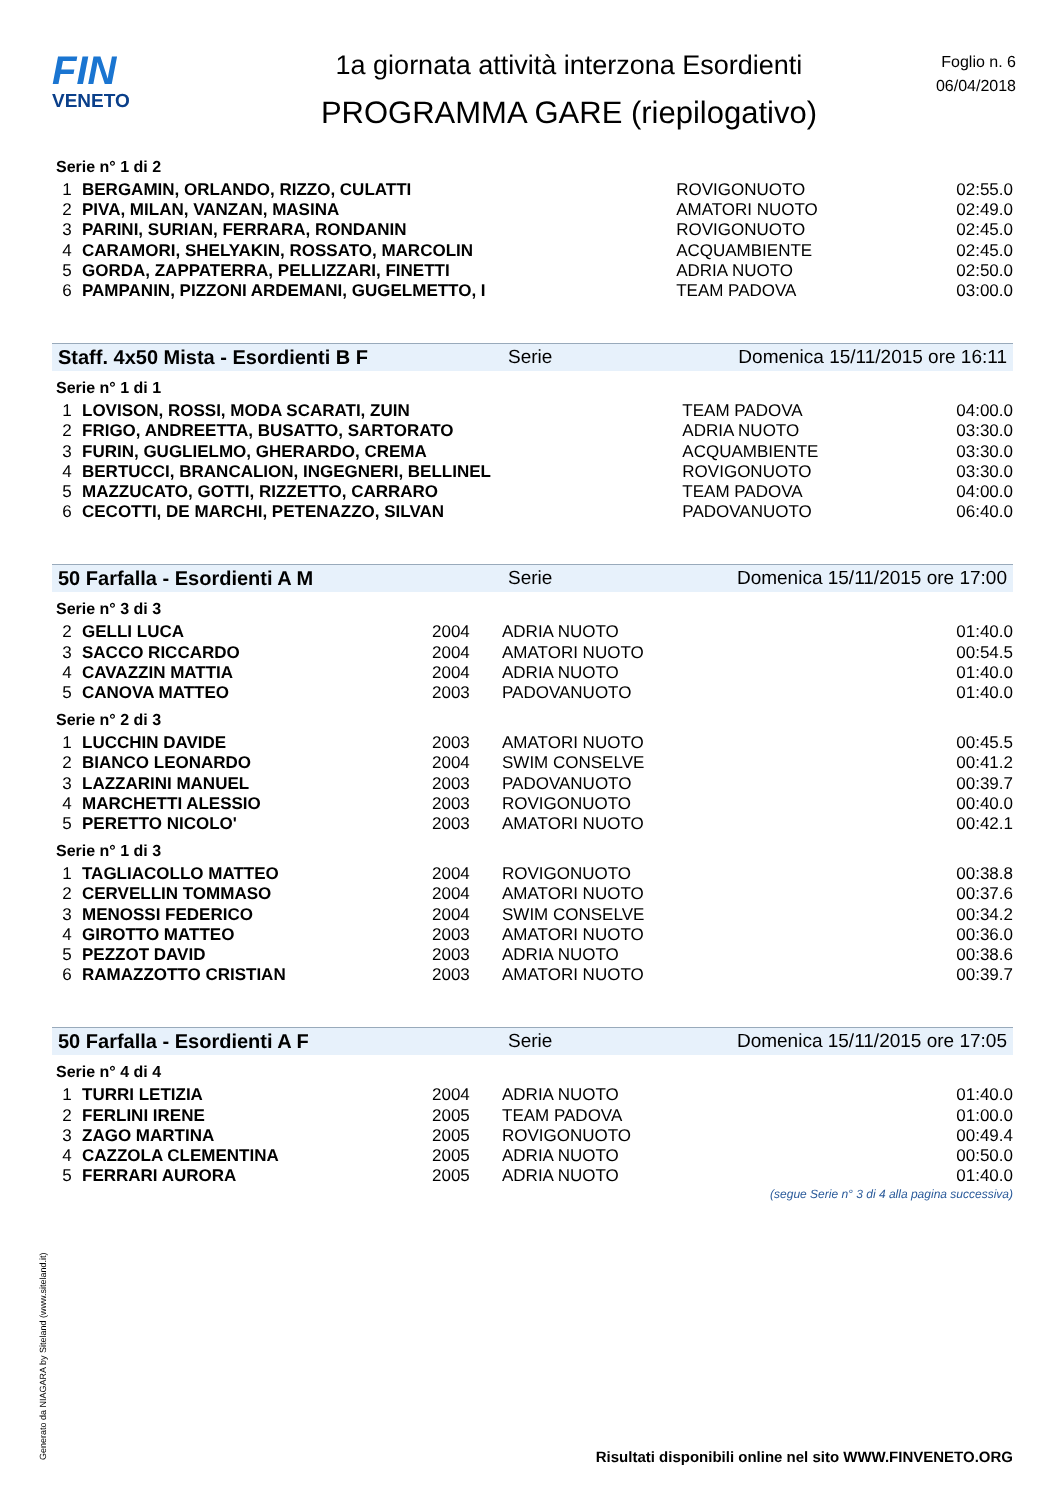FIN
VENETO
1a giornata attività interzona Esordienti
PROGRAMMA GARE (riepilogativo)
Foglio n. 6
06/04/2018
Serie n° 1 di 2
| 1 | BERGAMIN, ORLANDO, RIZZO, CULATTI | ROVIGONUOTO | 02:55.0 |
| 2 | PIVA, MILAN, VANZAN, MASINA | AMATORI NUOTO | 02:49.0 |
| 3 | PARINI, SURIAN, FERRARA, RONDANIN | ROVIGONUOTO | 02:45.0 |
| 4 | CARAMORI, SHELYAKIN, ROSSATO, MARCOLIN | ACQUAMBIENTE | 02:45.0 |
| 5 | GORDA, ZAPPATERRA, PELLIZZARI, FINETTI | ADRIA NUOTO | 02:50.0 |
| 6 | PAMPANIN, PIZZONI ARDEMANI, GUGELMETTO, I | TEAM PADOVA | 03:00.0 |
Staff. 4x50 Mista - Esordienti B F Serie Domenica 15/11/2015 ore 16:11
Serie n° 1 di 1
| 1 | LOVISON, ROSSI, MODA SCARATI, ZUIN | TEAM PADOVA | 04:00.0 |
| 2 | FRIGO, ANDREETTA, BUSATTO, SARTORATO | ADRIA NUOTO | 03:30.0 |
| 3 | FURIN, GUGLIELMO, GHERARDO, CREMA | ACQUAMBIENTE | 03:30.0 |
| 4 | BERTUCCI, BRANCALION, INGEGNERI, BELLINEL | ROVIGONUOTO | 03:30.0 |
| 5 | MAZZUCATO, GOTTI, RIZZETTO, CARRARO | TEAM PADOVA | 04:00.0 |
| 6 | CECOTTI, DE MARCHI, PETENAZZO, SILVAN | PADOVANUOTO | 06:40.0 |
50 Farfalla - Esordienti A M Serie Domenica 15/11/2015 ore 17:00
Serie n° 3 di 3
| 2 | GELLI LUCA | 2004 | ADRIA NUOTO | 01:40.0 |
| 3 | SACCO RICCARDO | 2004 | AMATORI NUOTO | 00:54.5 |
| 4 | CAVAZZIN MATTIA | 2004 | ADRIA NUOTO | 01:40.0 |
| 5 | CANOVA MATTEO | 2003 | PADOVANUOTO | 01:40.0 |
Serie n° 2 di 3
| 1 | LUCCHIN DAVIDE | 2003 | AMATORI NUOTO | 00:45.5 |
| 2 | BIANCO LEONARDO | 2004 | SWIM CONSELVE | 00:41.2 |
| 3 | LAZZARINI MANUEL | 2003 | PADOVANUOTO | 00:39.7 |
| 4 | MARCHETTI ALESSIO | 2003 | ROVIGONUOTO | 00:40.0 |
| 5 | PERETTO NICOLO' | 2003 | AMATORI NUOTO | 00:42.1 |
Serie n° 1 di 3
| 1 | TAGLIACOLLO MATTEO | 2004 | ROVIGONUOTO | 00:38.8 |
| 2 | CERVELLIN TOMMASO | 2004 | AMATORI NUOTO | 00:37.6 |
| 3 | MENOSSI FEDERICO | 2004 | SWIM CONSELVE | 00:34.2 |
| 4 | GIROTTO MATTEO | 2003 | AMATORI NUOTO | 00:36.0 |
| 5 | PEZZOT DAVID | 2003 | ADRIA NUOTO | 00:38.6 |
| 6 | RAMAZZOTTO CRISTIAN | 2003 | AMATORI NUOTO | 00:39.7 |
50 Farfalla - Esordienti A F Serie Domenica 15/11/2015 ore 17:05
Serie n° 4 di 4
| 1 | TURRI LETIZIA | 2004 | ADRIA NUOTO | 01:40.0 |
| 2 | FERLINI IRENE | 2005 | TEAM PADOVA | 01:00.0 |
| 3 | ZAGO MARTINA | 2005 | ROVIGONUOTO | 00:49.4 |
| 4 | CAZZOLA CLEMENTINA | 2005 | ADRIA NUOTO | 00:50.0 |
| 5 | FERRARI AURORA | 2005 | ADRIA NUOTO | 01:40.0 |
(segue Serie n° 3 di 4 alla pagina successiva)
Generato da NIAGARA by Siteland (www.siteland.it)
Risultati disponibili online nel sito WWW.FINVENETO.ORG